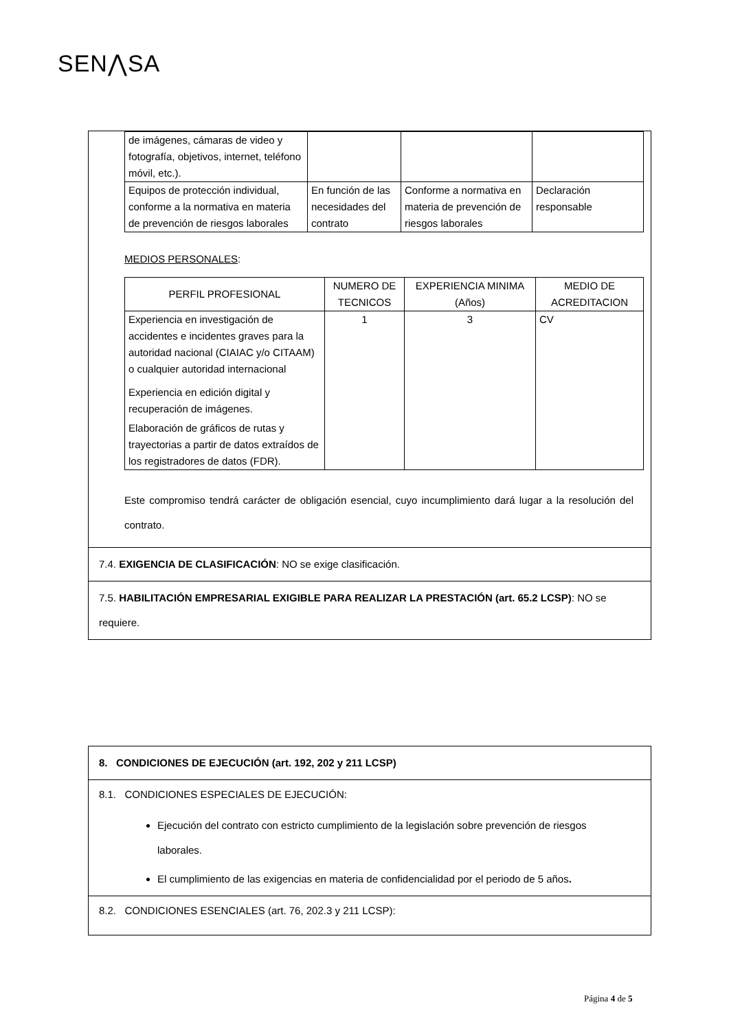SEN⋀SA
| de imágenes, cámaras de video y fotografía, objetivos, internet, teléfono móvil, etc.). | | | |
| Equipos de protección individual, conforme a la normativa en materia de prevención de riesgos laborales | En función de las necesidades del contrato | Conforme a normativa en materia de prevención de riesgos laborales | Declaración responsable |
MEDIOS PERSONALES:
| PERFIL PROFESIONAL | NUMERO DE TECNICOS | EXPERIENCIA MINIMA (Años) | MEDIO DE ACREDITACION |
| --- | --- | --- | --- |
| Experiencia en investigación de accidentes e incidentes graves para la autoridad nacional (CIAIAC y/o CITAAM) o cualquier autoridad internacional Experiencia en edición digital y recuperación de imágenes. Elaboración de gráficos de rutas y trayectorias a partir de datos extraídos de los registradores de datos (FDR). | 1 | 3 | CV |
Este compromiso tendrá carácter de obligación esencial, cuyo incumplimiento dará lugar a la resolución del contrato.
7.4. EXIGENCIA DE CLASIFICACIÓN: NO se exige clasificación.
7.5. HABILITACIÓN EMPRESARIAL EXIGIBLE PARA REALIZAR LA PRESTACIÓN (art. 65.2 LCSP): NO se requiere.
8. CONDICIONES DE EJECUCIÓN (art. 192, 202 y 211 LCSP)
8.1. CONDICIONES ESPECIALES DE EJECUCIÓN:
Ejecución del contrato con estricto cumplimiento de la legislación sobre prevención de riesgos laborales.
El cumplimiento de las exigencias en materia de confidencialidad por el periodo de 5 años.
8.2. CONDICIONES ESENCIALES (art. 76, 202.3 y 211 LCSP):
Página 4 de 5